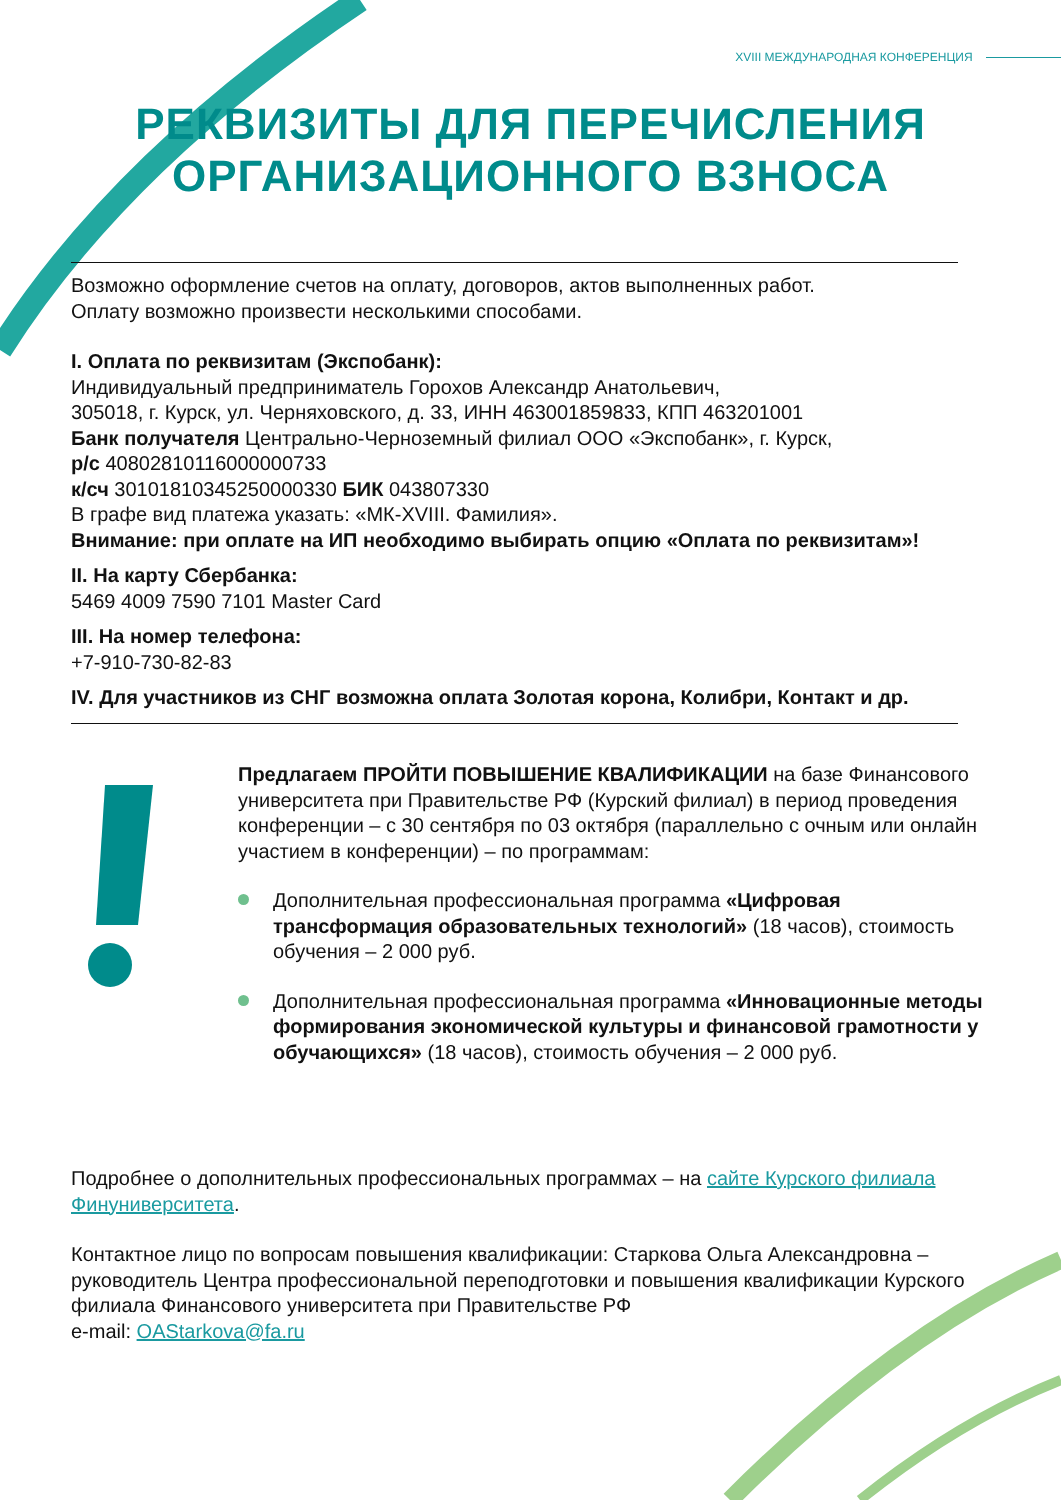XVIII МЕЖДУНАРОДНАЯ КОНФЕРЕНЦИЯ
РЕКВИЗИТЫ ДЛЯ ПЕРЕЧИСЛЕНИЯ
ОРГАНИЗАЦИОННОГО ВЗНОСА
Возможно оформление счетов на оплату, договоров, актов выполненных работ.
Оплату возможно произвести несколькими способами.
I. Оплата по реквизитам (Экспобанк):
Индивидуальный предприниматель Горохов Александр Анатольевич,
305018, г. Курск, ул. Черняховского, д. 33, ИНН 463001859833, КПП 463201001
Банк получателя Центрально-Черноземный филиал ООО «Экспобанк», г. Курск,
р/с 40802810116000000733
к/сч 30101810345250000330 БИК 043807330
В графе вид платежа указать: «МК-XVIII. Фамилия».
Внимание: при оплате на ИП необходимо выбирать опцию «Оплата по реквизитам»!
II. На карту Сбербанка:
5469 4009 7590 7101 Master Card
III. На номер телефона:
+7-910-730-82-83
IV. Для участников из СНГ возможна оплата Золотая корона, Колибри, Контакт и др.
Предлагаем ПРОЙТИ ПОВЫШЕНИЕ КВАЛИФИКАЦИИ на базе Финансового университета при Правительстве РФ (Курский филиал) в период проведения конференции – с 30 сентября по 03 октября (параллельно с очным или онлайн участием в конференции) – по программам:
Дополнительная профессиональная программа «Цифровая трансформация образовательных технологий» (18 часов), стоимость обучения – 2 000 руб.
Дополнительная профессиональная программа «Инновационные методы формирования экономической культуры и финансовой грамотности у обучающихся» (18 часов), стоимость обучения – 2 000 руб.
Подробнее о дополнительных профессиональных программах – на сайте Курского филиала Финуниверситета.
Контактное лицо по вопросам повышения квалификации: Старкова Ольга Александровна – руководитель Центра профессиональной переподготовки и повышения квалификации Курского филиала Финансового университета при Правительстве РФ
e-mail: OAStarkova@fa.ru